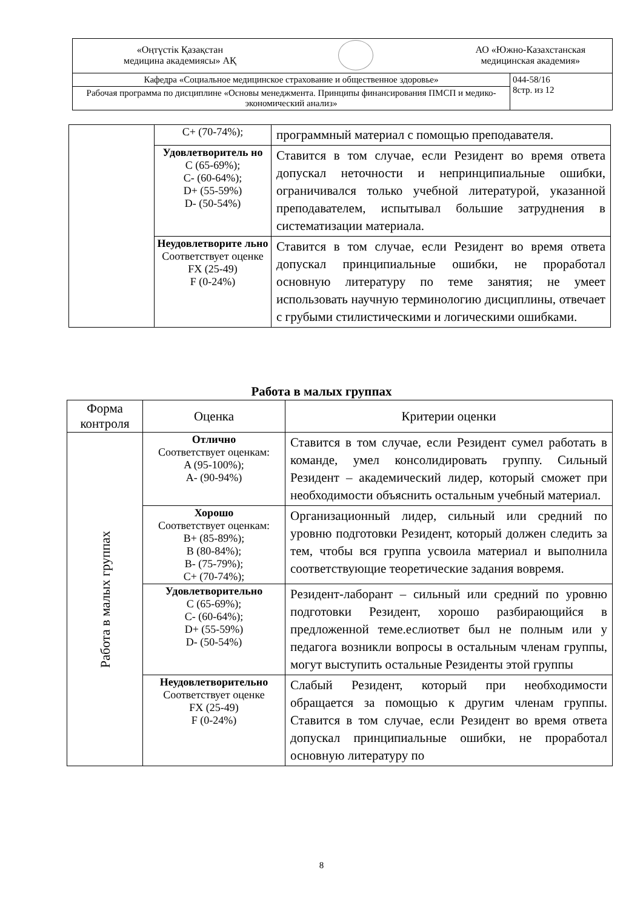| «Оңтүстік Қазақстан медицина академиясы» АҚ АО «Южно-Казахстанская медицинская академия» | |
| Кафедра «Социальное медицинское страхование и общественное здоровье» | 044-58/16 8стр. из 12 |
| Рабочая программа по дисциплине «Основы менеджмента. Принципы финансирования ПМСП и медико-экономический анализ» | |
| | C+ (70-74%); | программный материал с помощью преподавателя. |
| | Удовлетворитель но C (65-69%); C- (60-64%); D+ (55-59%) D- (50-54%) | Ставится в том случае, если Резидент во время ответа допускал неточности и непринципиальные ошибки, ограничивался только учебной литературой, указанной преподавателем, испытывал большие затруднения в систематизации материала. |
| | Неудовлетворите льно Соответствует оценке FX (25-49) F (0-24%) | Ставится в том случае, если Резидент во время ответа допускал принципиальные ошибки, не проработал основную литературу по теме занятия; не умеет использовать научную терминологию дисциплины, отвечает с грубыми стилистическими и логическими ошибками. |
Работа в малых группах
| Форма контроля | Оценка | Критерии оценки |
| --- | --- | --- |
| Работа в малых группах | Отлично Соответствует оценкам: A (95-100%); A- (90-94%) | Ставится в том случае, если Резидент сумел работать в команде, умел консолидировать группу. Сильный Резидент – академический лидер, который сможет при необходимости объяснить остальным учебный материал. |
| | Хорошо Соответствует оценкам: B+ (85-89%); B (80-84%); B- (75-79%); C+ (70-74%); | Организационный лидер, сильный или средний по уровню подготовки Резидент, который должен следить за тем, чтобы вся группа усвоила материал и выполнила соответствующие теоретические задания вовремя. |
| | Удовлетворительно C (65-69%); C- (60-64%); D+ (55-59%) D- (50-54%) | Резидент-лаборант – сильный или средний по уровню подготовки Резидент, хорошо разбирающийся в предложенной теме.еслиответ был не полным или у педагога возникли вопросы в остальным членам группы, могут выступить остальные Резиденты этой группы |
| | Неудовлетворительно Соответствует оценке FX (25-49) F (0-24%) | Слабый Резидент, который при необходимости обращается за помощью к другим членам группы. Ставится в том случае, если Резидент во время ответа допускал принципиальные ошибки, не проработал основную литературу по |
8